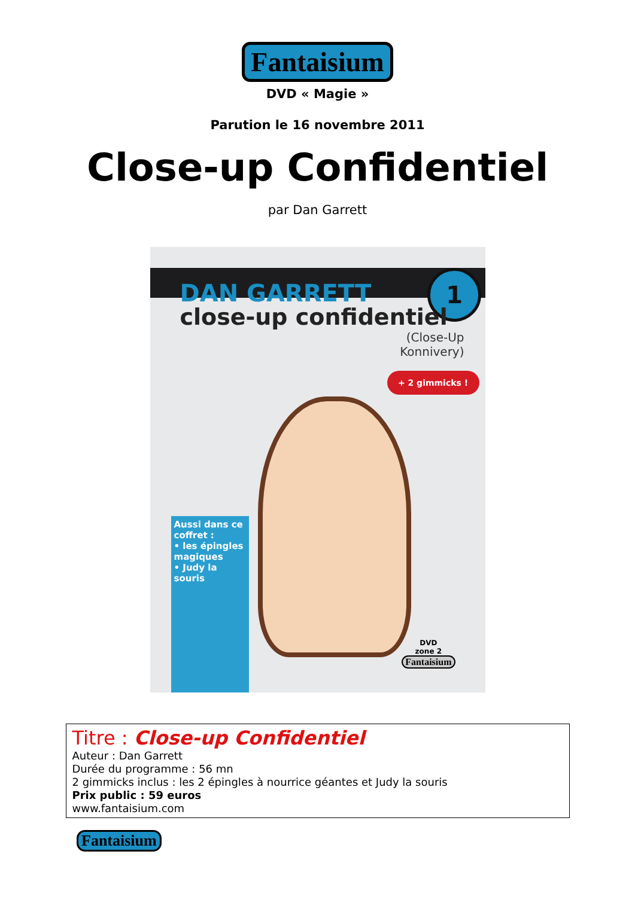Fantaisium
DVD « Magie »
Parution le 16 novembre 2011
Close-up Confidentiel
par Dan Garrett
DAN GARRETT 1
close-up confidentiel
(Close-Up
Konnivery)
+ 2 gimmicks !
Aussi dans ce coffret :
• les épingles magiques
• Judy la souris
DVD
zone 2
Fantaisium
Titre : Close-up Confidentiel
Auteur : Dan Garrett
Durée du programme : 56 mn
2 gimmicks inclus : les 2 épingles à nourrice géantes et Judy la souris
Prix public : 59 euros
www.fantaisium.com
Fantaisium